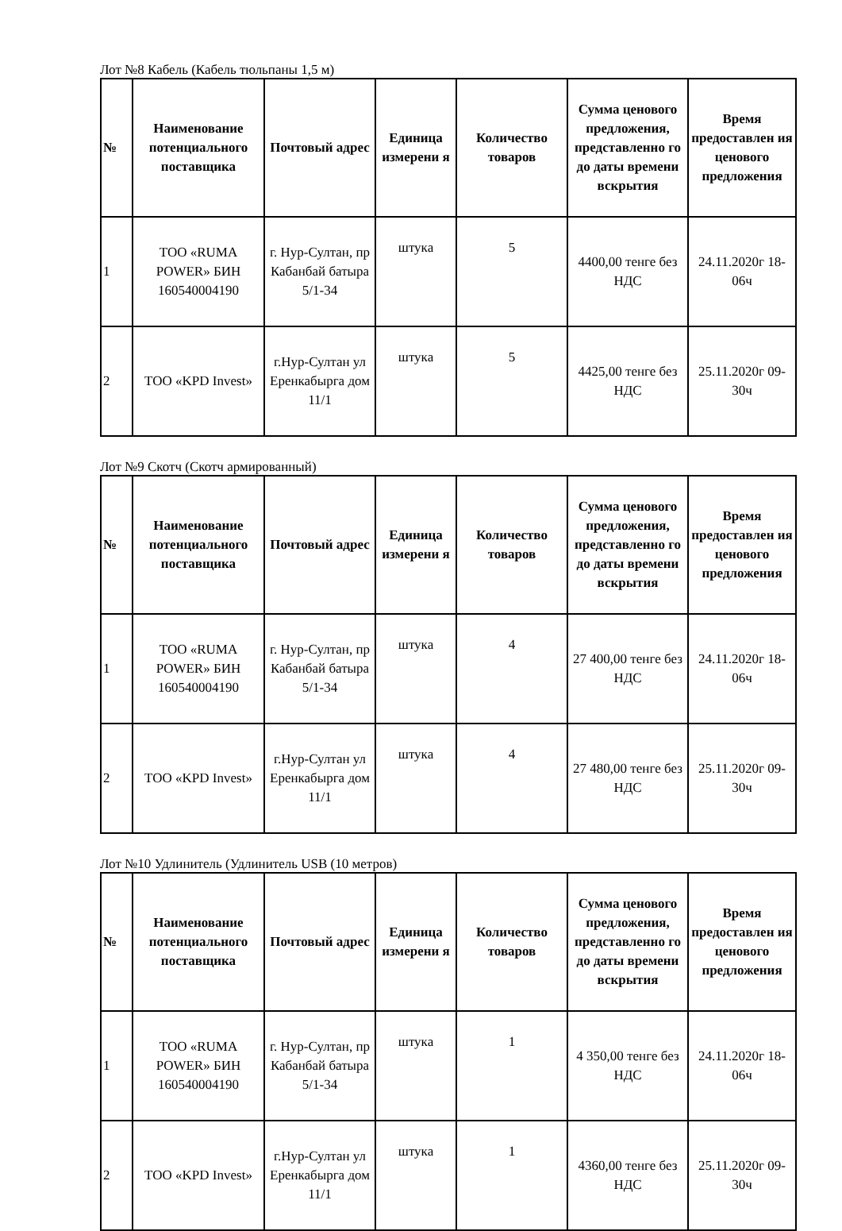Лот №8 Кабель (Кабель тюльпаны 1,5 м)
| № | Наименование потенциального поставщика | Почтовый адрес | Единица измерени я | Количество товаров | Сумма ценового предложения, представленно го до даты времени вскрытия | Время предоставлен ия ценового предложения |
| --- | --- | --- | --- | --- | --- | --- |
| 1 | ТОО «RUMA POWER» БИН 160540004190 | г. Нур-Султан, пр Кабанбай батыра 5/1-34 | штука | 5 | 4400,00 тенге без НДС | 24.11.2020г 18-06ч |
| 2 | ТОО «KPD Invest» | г.Нур-Султан ул Еренкабырга дом 11/1 | штука | 5 | 4425,00 тенге без НДС | 25.11.2020г 09-30ч |
Лот №9 Скотч (Скотч армированный)
| № | Наименование потенциального поставщика | Почтовый адрес | Единица измерени я | Количество товаров | Сумма ценового предложения, представленно го до даты времени вскрытия | Время предоставлен ия ценового предложения |
| --- | --- | --- | --- | --- | --- | --- |
| 1 | ТОО «RUMA POWER» БИН 160540004190 | г. Нур-Султан, пр Кабанбай батыра 5/1-34 | штука | 4 | 27 400,00 тенге без НДС | 24.11.2020г 18-06ч |
| 2 | ТОО «KPD Invest» | г.Нур-Султан ул Еренкабырга дом 11/1 | штука | 4 | 27 480,00 тенге без НДС | 25.11.2020г 09-30ч |
Лот №10 Удлинитель (Удлинитель USB (10 метров)
| № | Наименование потенциального поставщика | Почтовый адрес | Единица измерени я | Количество товаров | Сумма ценового предложения, представленно го до даты времени вскрытия | Время предоставлен ия ценового предложения |
| --- | --- | --- | --- | --- | --- | --- |
| 1 | ТОО «RUMA POWER» БИН 160540004190 | г. Нур-Султан, пр Кабанбай батыра 5/1-34 | штука | 1 | 4 350,00 тенге без НДС | 24.11.2020г 18-06ч |
| 2 | ТОО «KPD Invest» | г.Нур-Султан ул Еренкабырга дом 11/1 | штука | 1 | 4360,00 тенге без НДС | 25.11.2020г 09-30ч |